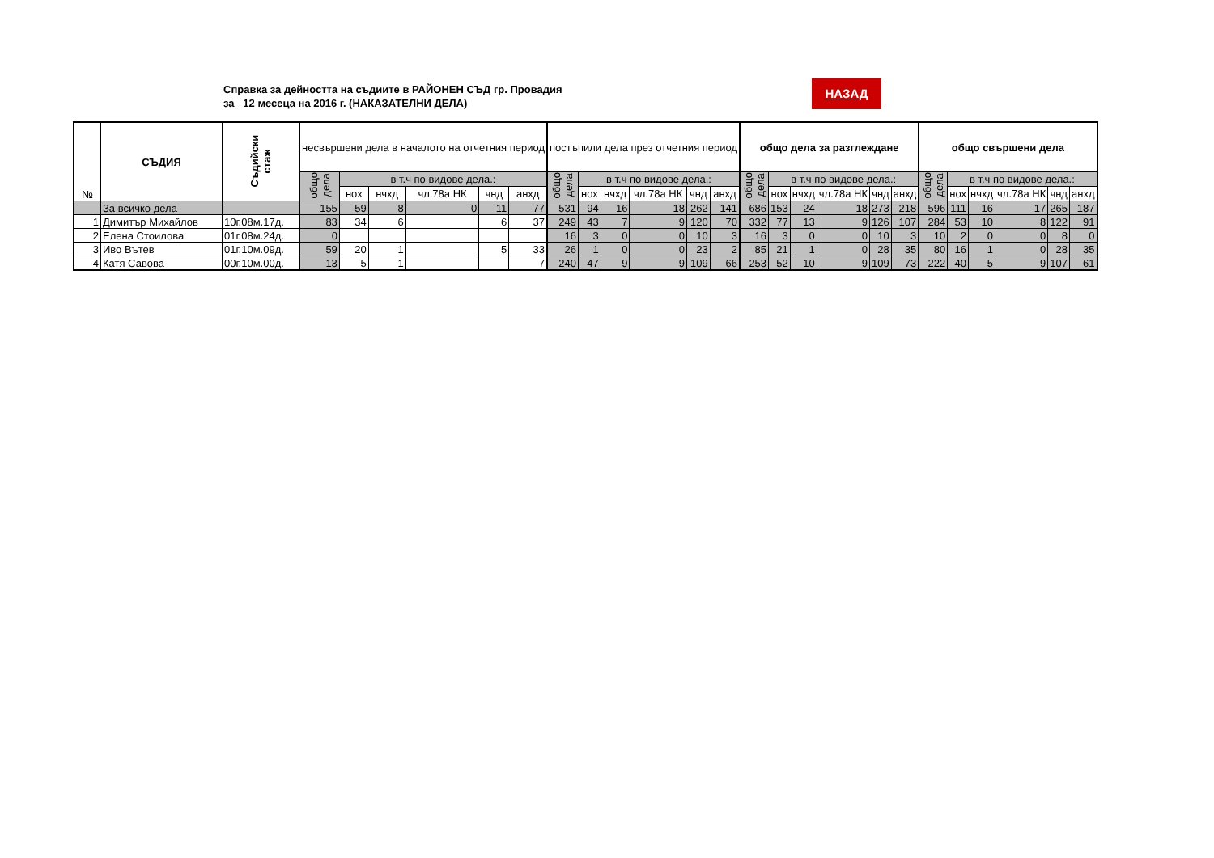Справка за дейността на съдиите в РАЙОНЕН СЪД гр. Провадия
за 12 месеца на 2016 г. (НАКАЗАТЕЛНИ ДЕЛА)
НАЗАД
| № | СЪДИЯ | Съдийски стаж | несвършени дела в началото на отчетния период | | | | | | постъпили дела през отчетния период | | | | | | общо дела за разглеждане | | | | | | общо свършени дела | | | | | |
| --- | --- | --- | --- | --- | --- | --- | --- | --- | --- | --- | --- | --- | --- | --- | --- | --- | --- | --- | --- | --- | --- | --- | --- | --- | --- | --- |
| | | | общо дела | в т.ч по видове дела.: | | | | | общо дела | в т.ч по видове дела.: | | | | | общо дела | в т.ч по видове дела.: | | | | | общо дела | в т.ч по видове дела.: | | | | |
| | | | | нох | нчхд | чл.78а НК | чнд | анхд | | нох | нчхд | чл.78а НК | чнд | анхд | | нох | нчхд | чл.78а НК | чнд | анхд | | нох | нчхд | чл.78а НК | чнд | анхд |
| | За всичко дела | | 155 | 59 | 8 | 0 | 11 | 77 | 531 | 94 | 16 | 18 | 262 | 141 | 686 | 153 | 24 | 18 | 273 | 218 | 596 | 111 | 16 | 17 | 265 | 187 |
| 1 | Димитър Михайлов | 10г.08м.17д. | 83 | 34 | 6 | | 6 | 37 | 249 | 43 | 7 | 9 | 120 | 70 | 332 | 77 | 13 | 9 | 126 | 107 | 284 | 53 | 10 | 8 | 122 | 91 |
| 2 | Елена Стоилова | 01г.08м.24д. | 0 | | | | | | 16 | 3 | 0 | 0 | 10 | 3 | 16 | 3 | 0 | 0 | 10 | 3 | 10 | 2 | 0 | 0 | 8 | 0 |
| 3 | Иво Вътев | 01г.10м.09д. | 59 | 20 | 1 | | 5 | 33 | 26 | 1 | 0 | 0 | 23 | 2 | 85 | 21 | 1 | 0 | 28 | 35 | 80 | 16 | 1 | 0 | 28 | 35 |
| 4 | Катя Савова | 00г.10м.00д. | 13 | 5 | 1 | | | 7 | 240 | 47 | 9 | 9 | 109 | 66 | 253 | 52 | 10 | 9 | 109 | 73 | 222 | 40 | 5 | 9 | 107 | 61 |